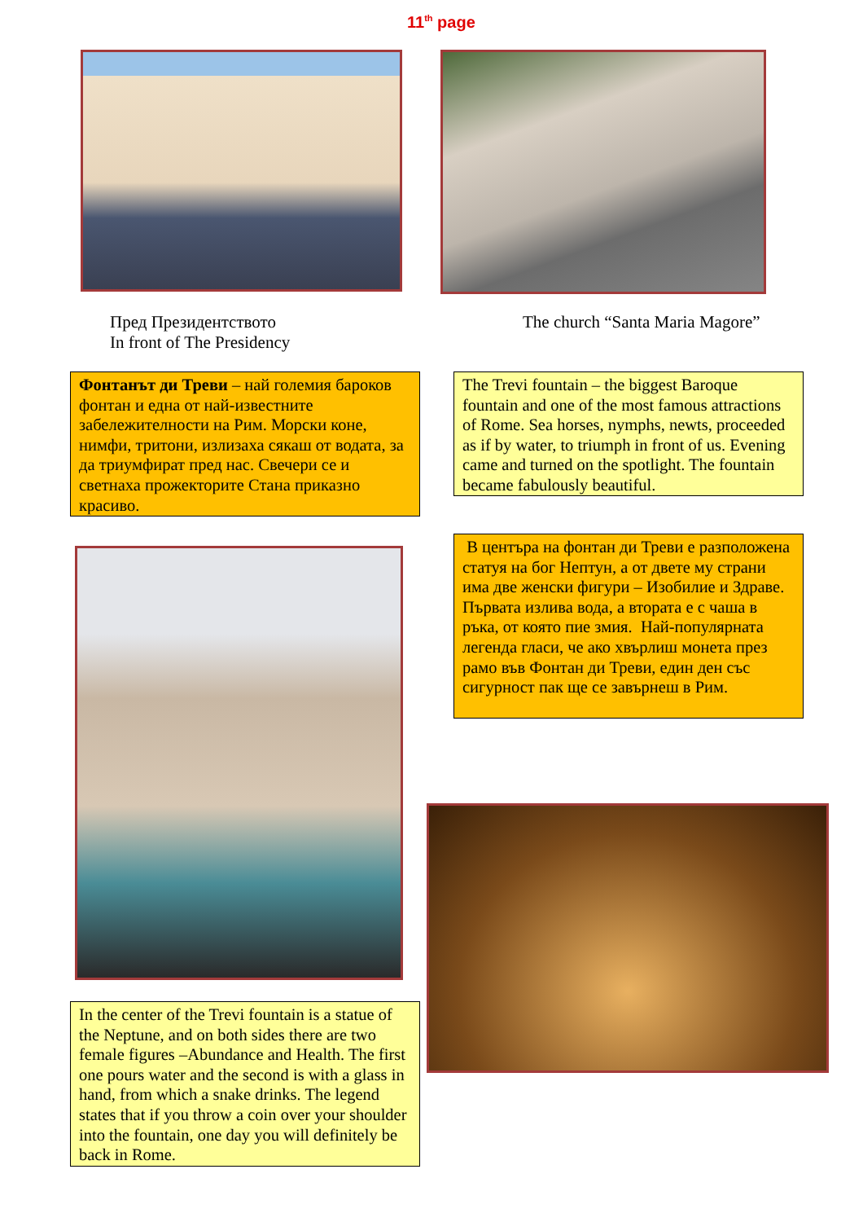11<sup>th</sup> page
Пред Президентството
In front of The Presidency
The church “Santa Maria Magore”
Фонтанът ди Треви – най големия бароков фонтан и една от най-известните забележителности на Рим. Морски коне, нимфи, тритони, излизаха сякаш от водата, за да триумфират пред нас. Свечери се и светнаха прожекторите Стана приказно красиво.
The Trevi fountain – the biggest Baroque fountain and one of the most famous attractions of Rome. Sea horses, nymphs, newts, proceeded as if by water, to triumph in front of us. Evening came and turned on the spotlight. The fountain became fabulously beautiful.
В центъра на фонтан ди Треви е разположена статуя на бог Нептун, а от двете му страни има две женски фигури – Изобилие и Здраве. Първата излива вода, а втората е с чаша в ръка, от която пие змия. Най-популярната легенда гласи, че ако хвърлиш монета през рамо във Фонтан ди Треви, един ден със сигурност пак ще се завърнеш в Рим.
In the center of the Trevi fountain is a statue of the Neptune, and on both sides there are two female figures –Abundance and Health. The first one pours water and the second is with a glass in hand, from which a snake drinks. The legend states that if you throw a coin over your shoulder into the fountain, one day you will definitely be back in Rome.